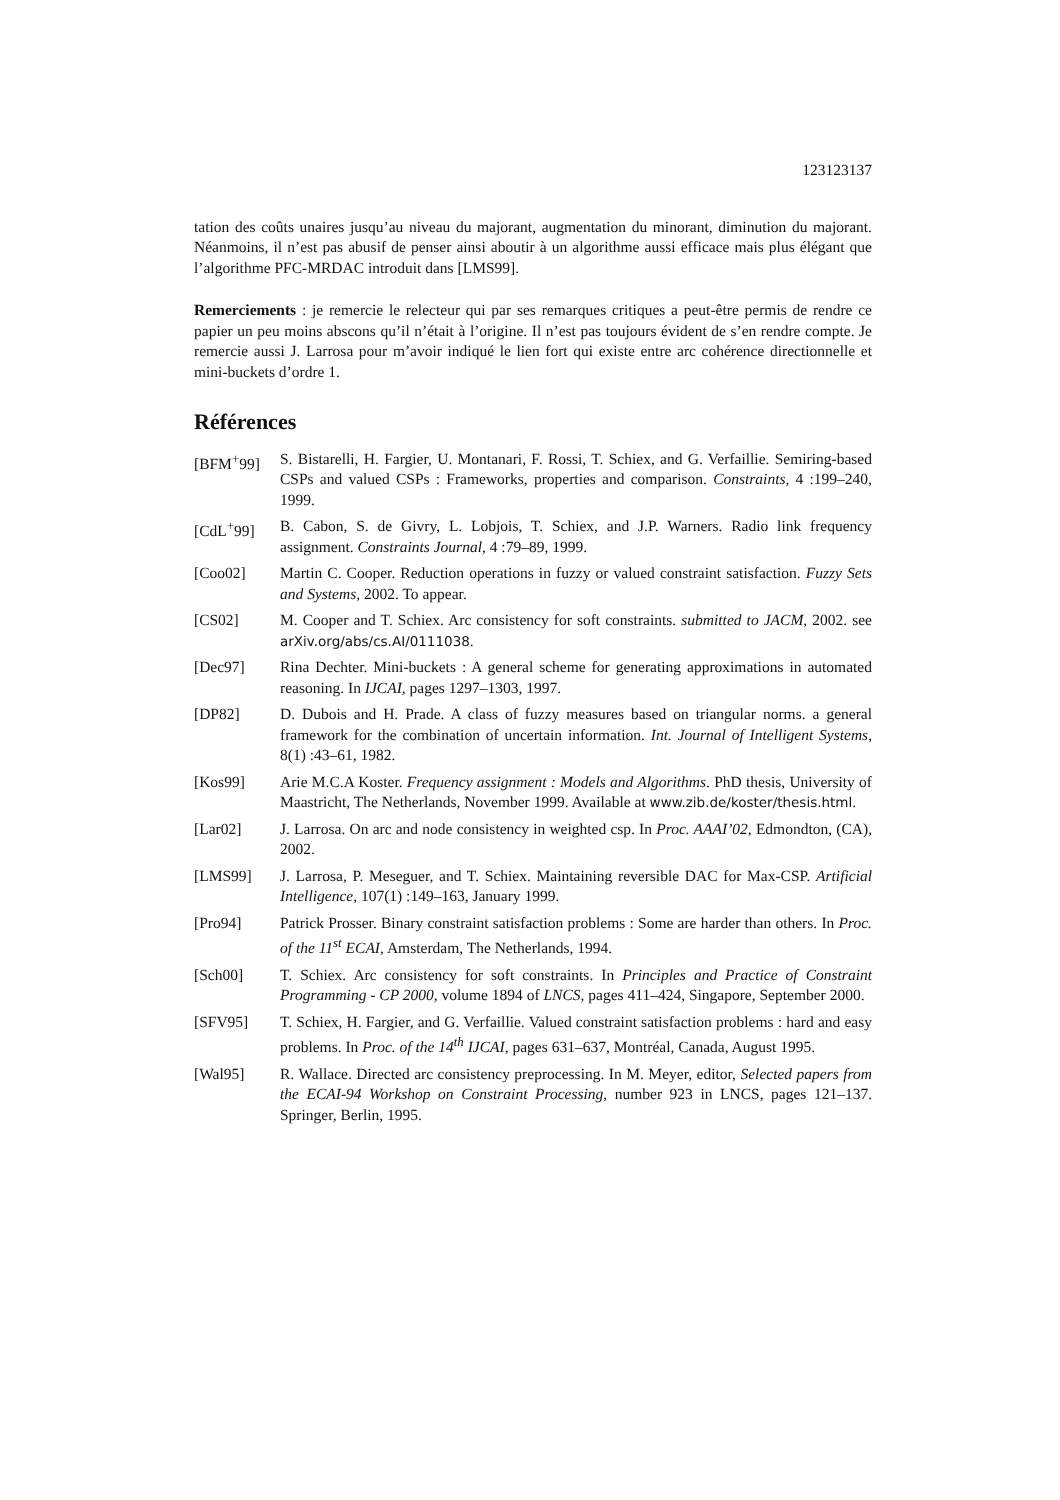123123137
tation des coûts unaires jusqu’au niveau du majorant, augmentation du minorant, diminution du majorant. Néanmoins, il n’est pas abusif de penser ainsi aboutir à un algorithme aussi efficace mais plus élégant que l’algorithme PFC-MRDAC introduit dans [LMS99].
Remerciements : je remercie le relecteur qui par ses remarques critiques a peut-être permis de rendre ce papier un peu moins abscons qu’il n’était à l’origine. Il n’est pas toujours évident de s’en rendre compte. Je remercie aussi J. Larrosa pour m’avoir indiqué le lien fort qui existe entre arc cohérence directionnelle et mini-buckets d’ordre 1.
Références
[BFM<sup>+</sup>99] S. Bistarelli, H. Fargier, U. Montanari, F. Rossi, T. Schiex, and G. Verfaillie. Semiring-based CSPs and valued CSPs : Frameworks, properties and comparison. Constraints, 4 :199–240, 1999.
[CdL<sup>+</sup>99] B. Cabon, S. de Givry, L. Lobjois, T. Schiex, and J.P. Warners. Radio link frequency assignment. Constraints Journal, 4 :79–89, 1999.
[Coo02] Martin C. Cooper. Reduction operations in fuzzy or valued constraint satisfaction. Fuzzy Sets and Systems, 2002. To appear.
[CS02] M. Cooper and T. Schiex. Arc consistency for soft constraints. submitted to JACM, 2002. see arXiv.org/abs/cs.AI/0111038.
[Dec97] Rina Dechter. Mini-buckets : A general scheme for generating approximations in automated reasoning. In IJCAI, pages 1297–1303, 1997.
[DP82] D. Dubois and H. Prade. A class of fuzzy measures based on triangular norms. a general framework for the combination of uncertain information. Int. Journal of Intelligent Systems, 8(1) :43–61, 1982.
[Kos99] Arie M.C.A Koster. Frequency assignment : Models and Algorithms. PhD thesis, University of Maastricht, The Netherlands, November 1999. Available at www.zib.de/koster/thesis.html.
[Lar02] J. Larrosa. On arc and node consistency in weighted csp. In Proc. AAAI’02, Edmondton, (CA), 2002.
[LMS99] J. Larrosa, P. Meseguer, and T. Schiex. Maintaining reversible DAC for Max-CSP. Artificial Intelligence, 107(1) :149–163, January 1999.
[Pro94] Patrick Prosser. Binary constraint satisfaction problems : Some are harder than others. In Proc. of the 11<sup>st</sup> ECAI, Amsterdam, The Netherlands, 1994.
[Sch00] T. Schiex. Arc consistency for soft constraints. In Principles and Practice of Constraint Programming - CP 2000, volume 1894 of LNCS, pages 411–424, Singapore, September 2000.
[SFV95] T. Schiex, H. Fargier, and G. Verfaillie. Valued constraint satisfaction problems : hard and easy problems. In Proc. of the 14<sup>th</sup> IJCAI, pages 631–637, Montréal, Canada, August 1995.
[Wal95] R. Wallace. Directed arc consistency preprocessing. In M. Meyer, editor, Selected papers from the ECAI-94 Workshop on Constraint Processing, number 923 in LNCS, pages 121–137. Springer, Berlin, 1995.